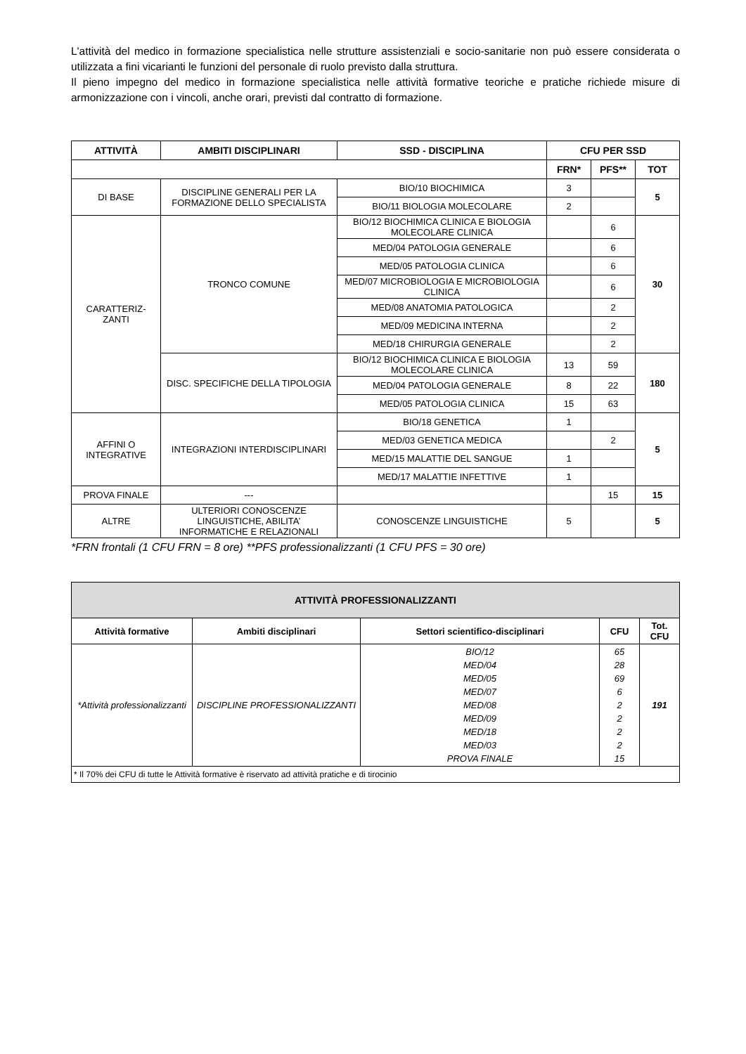L'attività del medico in formazione specialistica nelle strutture assistenziali e socio-sanitarie non può essere considerata o utilizzata a fini vicarianti le funzioni del personale di ruolo previsto dalla struttura.
Il pieno impegno del medico in formazione specialistica nelle attività formative teoriche e pratiche richiede misure di armonizzazione con i vincoli, anche orari, previsti dal contratto di formazione.
| ATTIVITÀ | AMBITI DISCIPLINARI | SSD - DISCIPLINA | CFU PER SSD | | |
| --- | --- | --- | --- | --- | --- |
| | | | FRN* | PFS** | TOT |
| DI BASE | DISCIPLINE GENERALI PER LA FORMAZIONE DELLO SPECIALISTA | BIO/10 BIOCHIMICA | 3 | | 5 |
| | | BIO/11 BIOLOGIA MOLECOLARE | 2 | | |
| CARATTERIZ- ZANTI | TRONCO COMUNE | BIO/12 BIOCHIMICA CLINICA E BIOLOGIA MOLECOLARE CLINICA | | 6 | 30 |
| | | MED/04 PATOLOGIA GENERALE | | 6 | |
| | | MED/05 PATOLOGIA CLINICA | | 6 | |
| | | MED/07 MICROBIOLOGIA E MICROBIOLOGIA CLINICA | | 6 | |
| | | MED/08 ANATOMIA PATOLOGICA | | 2 | |
| | | MED/09 MEDICINA INTERNA | | 2 | |
| | | MED/18 CHIRURGIA GENERALE | | 2 | |
| | DISC. SPECIFICHE DELLA TIPOLOGIA | BIO/12 BIOCHIMICA CLINICA E BIOLOGIA MOLECOLARE CLINICA | 13 | 59 | 180 |
| | | MED/04 PATOLOGIA GENERALE | 8 | 22 | |
| | | MED/05 PATOLOGIA CLINICA | 15 | 63 | |
| AFFINI O INTEGRATIVE | INTEGRAZIONI INTERDISCIPLINARI | BIO/18 GENETICA | 1 | | 5 |
| | | MED/03 GENETICA MEDICA | | 2 | |
| | | MED/15 MALATTIE DEL SANGUE | 1 | | |
| | | MED/17 MALATTIE INFETTIVE | 1 | | |
| PROVA FINALE | --- | | | 15 | 15 |
| ALTRE | ULTERIORI CONOSCENZE LINGUISTICHE, ABILITA’ INFORMATICHE E RELAZIONALI | CONOSCENZE LINGUISTICHE | 5 | | 5 |
*FRN frontali (1 CFU FRN = 8 ore) **PFS professionalizzanti (1 CFU PFS = 30 ore)
| ATTIVITÀ PROFESSIONALIZZANTI | | | | |
| --- | --- | --- | --- | --- |
| Attività formative | Ambiti disciplinari | Settori scientifico-disciplinari | CFU | Tot. CFU |
| *Attività professionalizzanti | DISCIPLINE PROFESSIONALIZZANTI | BIO/12 MED/04 MED/05 MED/07 MED/08 MED/09 MED/18 MED/03 PROVA FINALE | 65 28 69 6 2 2 2 2 15 | 191 |
| * Il 70% dei CFU di tutte le Attività formative è riservato ad attività pratiche e di tirocinio | | | | |